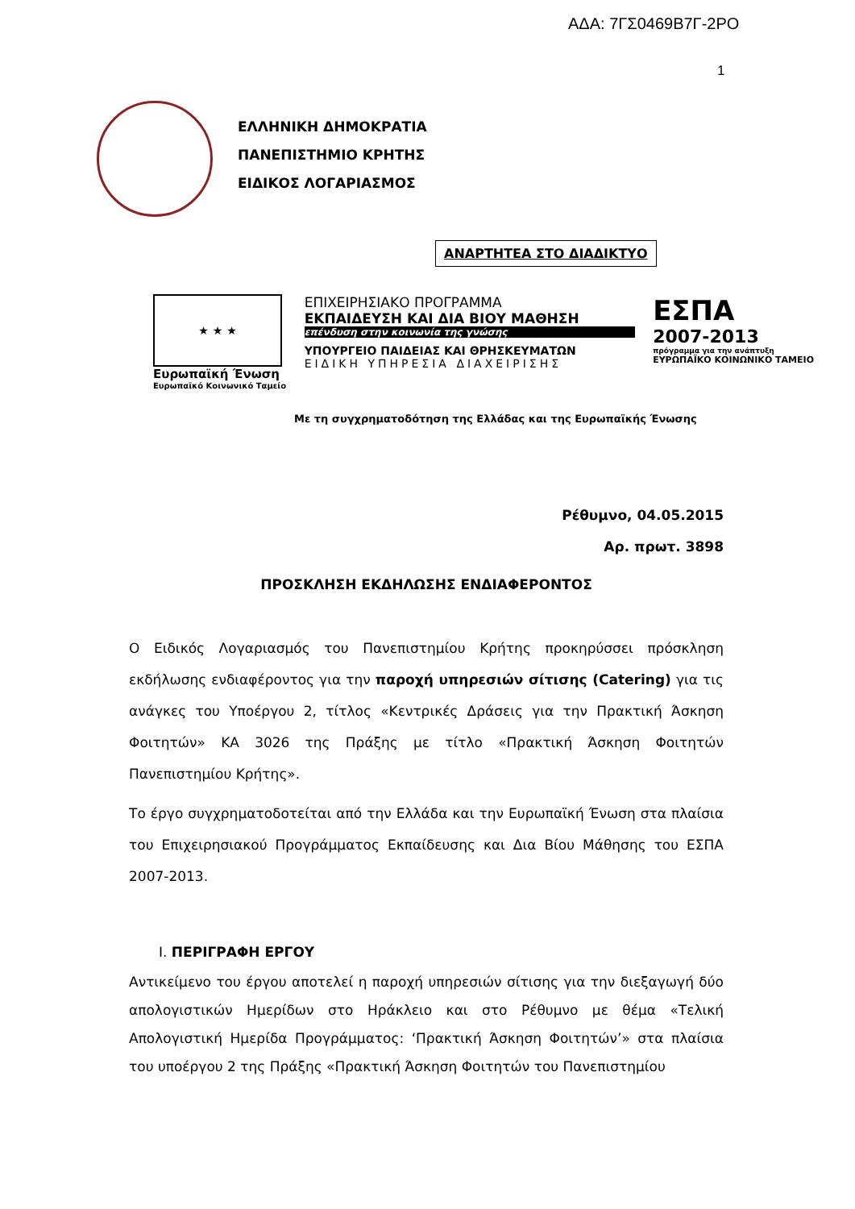ΑΔΑ: 7ΓΣ0469Β7Γ-2ΡΟ
1
ΕΛΛΗΝΙΚΗ ΔΗΜΟΚΡΑΤΙΑ
ΠΑΝΕΠΙΣΤΗΜΙΟ ΚΡΗΤΗΣ
ΕΙΔΙΚΟΣ ΛΟΓΑΡΙΑΣΜΟΣ
ΑΝΑΡΤΗΤΕΑ ΣΤΟ ΔΙΑΔΙΚΤΥΟ
★ ★ ★
Ευρωπαϊκή Ένωση
Ευρωπαϊκό Κοινωνικό Ταμείο
ΕΠΙΧΕΙΡΗΣΙΑΚΟ ΠΡΟΓΡΑΜΜΑ
ΕΚΠΑΙΔΕΥΣΗ ΚΑΙ ΔΙΑ ΒΙΟΥ ΜΑΘΗΣΗ
επένδυση στην κοινωνία της γνώσης
ΥΠΟΥΡΓΕΙΟ ΠΑΙΔΕΙΑΣ ΚΑΙ ΘΡΗΣΚΕΥΜΑΤΩΝ
ΕΙΔΙΚΗ ΥΠΗΡΕΣΙΑ ΔΙΑΧΕΙΡΙΣΗΣ
ΕΣΠΑ
2007-2013
πρόγραμμα για την ανάπτυξη
ΕΥΡΩΠΑΪΚΟ ΚΟΙΝΩΝΙΚΟ ΤΑΜΕΙΟ
Με τη συγχρηματοδότηση της Ελλάδας και της Ευρωπαϊκής Ένωσης
Ρέθυμνο, 04.05.2015
Αρ. πρωτ. 3898
ΠΡΟΣΚΛΗΣΗ ΕΚΔΗΛΩΣΗΣ ΕΝΔΙΑΦΕΡΟΝΤΟΣ
Ο Ειδικός Λογαριασμός του Πανεπιστημίου Κρήτης προκηρύσσει πρόσκληση εκδήλωσης ενδιαφέροντος για την παροχή υπηρεσιών σίτισης (Catering) για τις ανάγκες του Υποέργου 2, τίτλος «Κεντρικές Δράσεις για την Πρακτική Άσκηση Φοιτητών» ΚΑ 3026 της Πράξης με τίτλο «Πρακτική Άσκηση Φοιτητών Πανεπιστημίου Κρήτης».
Το έργο συγχρηματοδοτείται από την Ελλάδα και την Ευρωπαϊκή Ένωση στα πλαίσια του Επιχειρησιακού Προγράμματος Εκπαίδευσης και Δια Βίου Μάθησης του ΕΣΠΑ 2007-2013.
I. ΠΕΡΙΓΡΑΦΗ ΕΡΓΟΥ
Αντικείμενο του έργου αποτελεί η παροχή υπηρεσιών σίτισης για την διεξαγωγή δύο απολογιστικών Ημερίδων στο Ηράκλειο και στο Ρέθυμνο με θέμα «Τελική Απολογιστική Ημερίδα Προγράμματος: ‘Πρακτική Άσκηση Φοιτητών’» στα πλαίσια του υποέργου 2 της Πράξης «Πρακτική Άσκηση Φοιτητών του Πανεπιστημίου